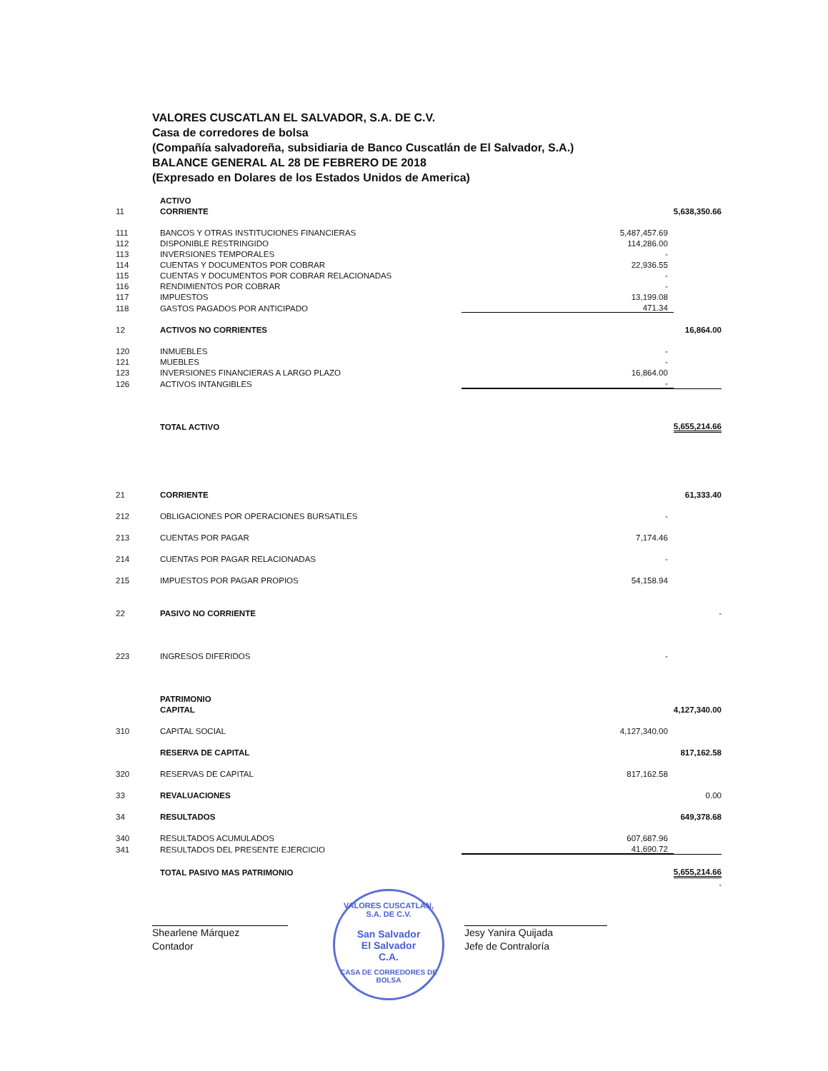VALORES CUSCATLAN EL SALVADOR, S.A. DE C.V.
Casa de corredores de bolsa
(Compañía salvadoreña, subsidiaria de Banco Cuscatlán de El Salvador, S.A.)
BALANCE GENERAL AL 28 DE FEBRERO DE 2018
(Expresado en Dolares de los Estados Unidos de America)
| | ACTIVO | | |
| 11 | CORRIENTE | | 5,638,350.66 |
| 111 | BANCOS Y OTRAS INSTITUCIONES FINANCIERAS | 5,487,457.69 | |
| 112 | DISPONIBLE RESTRINGIDO | 114,286.00 | |
| 113 | INVERSIONES TEMPORALES | - | |
| 114 | CUENTAS Y DOCUMENTOS POR COBRAR | 22,936.55 | |
| 115 | CUENTAS Y DOCUMENTOS POR COBRAR RELACIONADAS | - | |
| 116 | RENDIMIENTOS POR COBRAR | - | |
| 117 | IMPUESTOS | 13,199.08 | |
| 118 | GASTOS PAGADOS POR ANTICIPADO | 471.34 | |
| 12 | ACTIVOS NO CORRIENTES | | 16,864.00 |
| 120 | INMUEBLES | - | |
| 121 | MUEBLES | - | |
| 123 | INVERSIONES FINANCIERAS A LARGO PLAZO | 16,864.00 | |
| 126 | ACTIVOS INTANGIBLES | - | |
| | TOTAL ACTIVO | | 5,655,214.66 |
| 21 | CORRIENTE | | 61,333.40 |
| 212 | OBLIGACIONES POR OPERACIONES BURSATILES | - | |
| 213 | CUENTAS POR PAGAR | 7,174.46 | |
| 214 | CUENTAS POR PAGAR RELACIONADAS | - | |
| 215 | IMPUESTOS POR PAGAR PROPIOS | 54,158.94 | |
| 22 | PASIVO NO CORRIENTE | | - |
| 223 | INGRESOS DIFERIDOS | - | |
| | PATRIMONIO | | |
| | CAPITAL | | 4,127,340.00 |
| 310 | CAPITAL SOCIAL | 4,127,340.00 | |
| | RESERVA DE CAPITAL | | 817,162.58 |
| 320 | RESERVAS DE CAPITAL | 817,162.58 | |
| 33 | REVALUACIONES | | 0.00 |
| 34 | RESULTADOS | | 649,378.68 |
| 340 | RESULTADOS ACUMULADOS | 607,687.96 | |
| 341 | RESULTADOS DEL PRESENTE EJERCICIO | 41,690.72 | |
| | TOTAL PASIVO MAS PATRIMONIO | | 5,655,214.66 |
| | | | - |
Shearlene Márquez
Contador
VALORES CUSCATLAN, S.A. DE C.V.
San Salvador
El Salvador
C.A.
CASA DE CORREDORES DE BOLSA
Jesy Yanira Quijada
Jefe de Contraloría